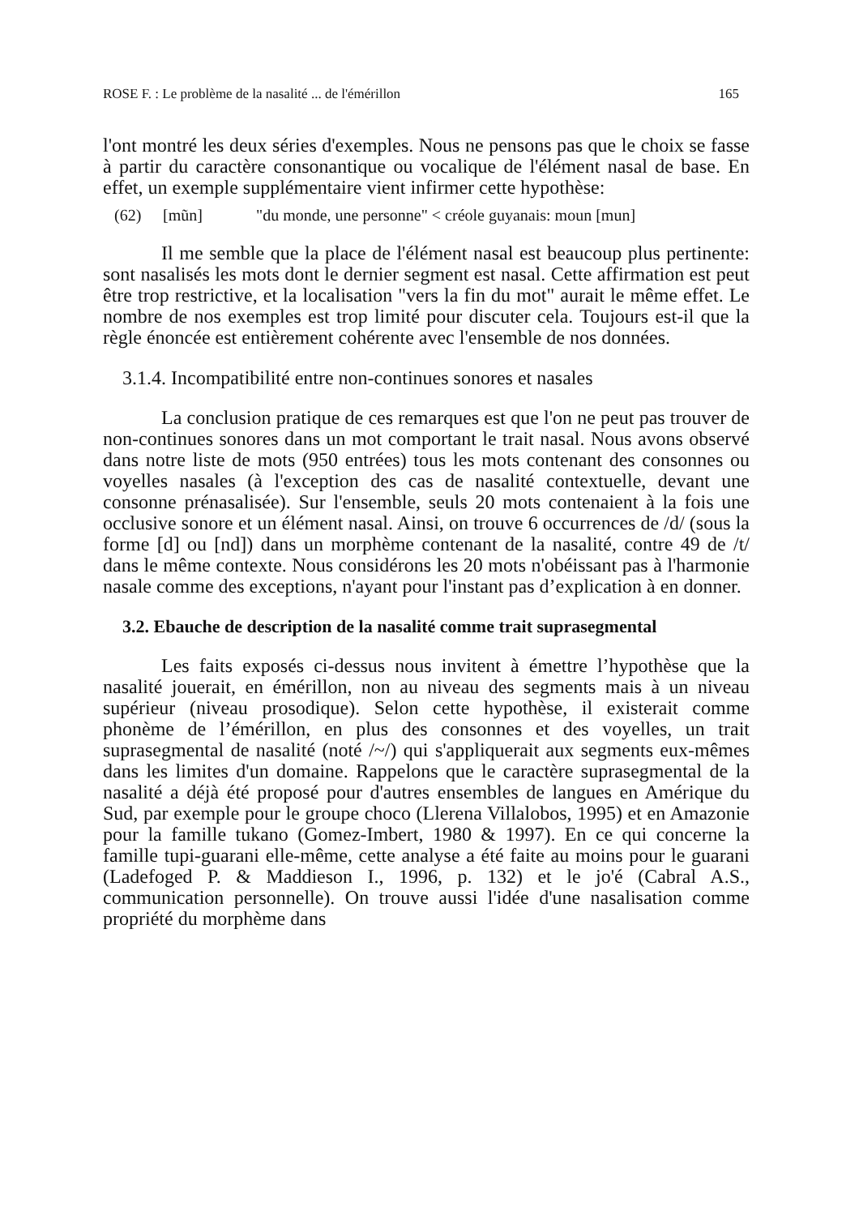ROSE F. : Le problème de la nasalité ... de l'émérillon 165
l'ont montré les deux séries d'exemples. Nous ne pensons pas que le choix se fasse à partir du caractère consonantique ou vocalique de l'élément nasal de base. En effet, un exemple supplémentaire vient infirmer cette hypothèse:
(62) [mũn] "du monde, une personne" < créole guyanais: moun [mun]
Il me semble que la place de l'élément nasal est beaucoup plus pertinente: sont nasalisés les mots dont le dernier segment est nasal. Cette affirmation est peut être trop restrictive, et la localisation "vers la fin du mot" aurait le même effet. Le nombre de nos exemples est trop limité pour discuter cela. Toujours est-il que la règle énoncée est entièrement cohérente avec l'ensemble de nos données.
3.1.4. Incompatibilité entre non-continues sonores et nasales
La conclusion pratique de ces remarques est que l'on ne peut pas trouver de non-continues sonores dans un mot comportant le trait nasal. Nous avons observé dans notre liste de mots (950 entrées) tous les mots contenant des consonnes ou voyelles nasales (à l'exception des cas de nasalité contextuelle, devant une consonne prénasalisée). Sur l'ensemble, seuls 20 mots contenaient à la fois une occlusive sonore et un élément nasal. Ainsi, on trouve 6 occurrences de /d/ (sous la forme [d] ou [nd]) dans un morphème contenant de la nasalité, contre 49 de /t/ dans le même contexte. Nous considérons les 20 mots n'obéissant pas à l'harmonie nasale comme des exceptions, n'ayant pour l'instant pas d’explication à en donner.
3.2. Ebauche de description de la nasalité comme trait suprasegmental
Les faits exposés ci-dessus nous invitent à émettre l’hypothèse que la nasalité jouerait, en émérillon, non au niveau des segments mais à un niveau supérieur (niveau prosodique). Selon cette hypothèse, il existerait comme phonème de l’émérillon, en plus des consonnes et des voyelles, un trait suprasegmental de nasalité (noté /~/) qui s'appliquerait aux segments eux-mêmes dans les limites d'un domaine. Rappelons que le caractère suprasegmental de la nasalité a déjà été proposé pour d'autres ensembles de langues en Amérique du Sud, par exemple pour le groupe choco (Llerena Villalobos, 1995) et en Amazonie pour la famille tukano (Gomez-Imbert, 1980 & 1997). En ce qui concerne la famille tupi-guarani elle-même, cette analyse a été faite au moins pour le guarani (Ladefoged P. & Maddieson I., 1996, p. 132) et le jo'é (Cabral A.S., communication personnelle). On trouve aussi l'idée d'une nasalisation comme propriété du morphème dans